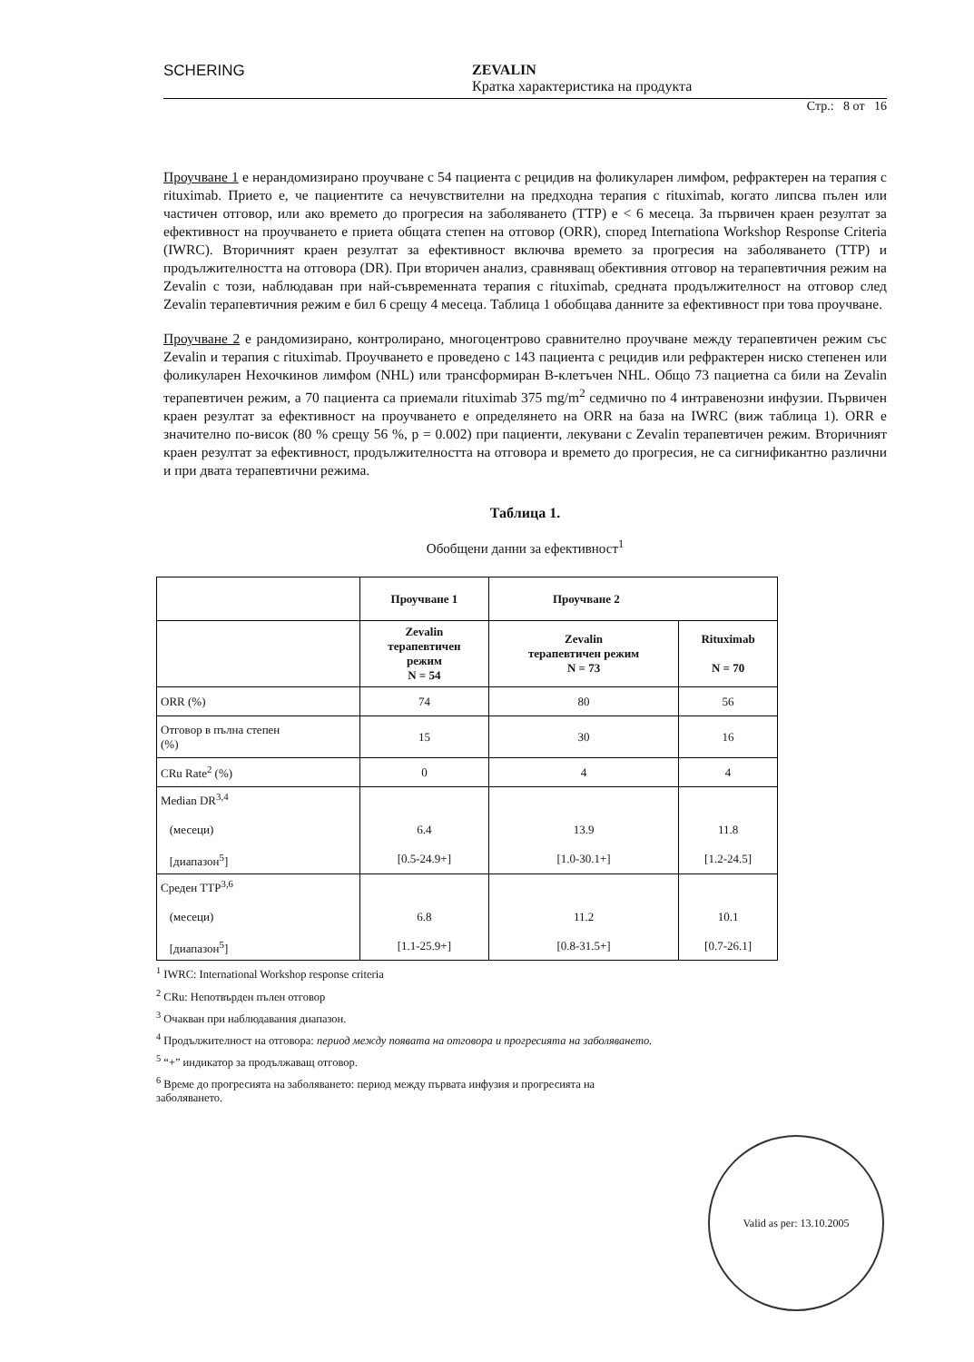SCHERING ZEVALIN
Кратка характеристика на продукта
Стр.: 8 от 16
Проучване 1 е нерандомизирано проучване с 54 пациента с рецидив на фоликуларен лимфом, рефрактерен на терапия с rituximab. Прието е, че пациентите са нечувствителни на предходна терапия с rituximab, когато липсва пълен или частичен отговор, или ако времето до прогресия на заболяването (TTP) е < 6 месеца. За първичен краен резултат за ефективност на проучването е приета общата степен на отговор (ORR), според Internationa Workshop Response Criteria (IWRC). Вторичният краен резултат за ефективност включва времето за прогресия на заболяването (TTP) и продължителността на отговора (DR). При вторичен анализ, сравняващ обективния отговор на терапевтичния режим на Zevalin с този, наблюдаван при най-съвременната терапия с rituximab, средната продължителност на отговор след Zevalin терапевтичния режим е бил 6 срещу 4 месеца. Таблица 1 обобщава данните за ефективност при това проучване.
Проучване 2 е рандомизирано, контролирано, многоцентрово сравнително проучване между терапевтичен режим със Zevalin и терапия с rituximab. Проучването е проведено с 143 пациента с рецидив или рефрактерен ниско степенен или фоликуларен Нехочкинов лимфом (NHL) или трансформиран B-клетъчен NHL. Общо 73 пациетна са били на Zevalin терапевтичен режим, а 70 пациента са приемали rituximab 375 mg/m<sup>2</sup> седмично по 4 интравенозни инфузии. Първичен краен резултат за ефективност на проучването е определянето на ORR на база на IWRC (виж таблица 1). ORR е значително по-висок (80 % срещу 56 %, p = 0.002) при пациенти, лекувани с Zevalin терапевтичен режим. Вторичният краен резултат за ефективност, продължителността на отговора и времето до прогресия, не са сигнификантно различни и при двата терапевтични режима.
Таблица 1.
Обобщени данни за ефективност<sup>1</sup>
| | Проучване 1 | Проучване 2 | |
| --- | --- | --- | --- |
| | Zevalin терапевтичен режим N = 54 | Zevalin терапевтичен режим N = 73 | Rituximab N = 70 |
| ORR (%) | 74 | 80 | 56 |
| Отговор в пълна степен (%) | 15 | 30 | 16 |
| CRu Rate<sup>2</sup> (%) | 0 | 4 | 4 |
| Median DR<sup>3,4</sup> (месеци) [диапазон<sup>5</sup>] | 6.4 [0.5-24.9+] | 13.9 [1.0-30.1+] | 11.8 [1.2-24.5] |
| Среден TTP<sup>3,6</sup> (месеци) [диапазон<sup>5</sup>] | 6.8 [1.1-25.9+] | 11.2 [0.8-31.5+] | 10.1 [0.7-26.1] |
<sup>1</sup> IWRC: International Workshop response criteria
<sup>2</sup> CRu: Непотвърден пълен отговор
<sup>3</sup> Очакван при наблюдавания диапазон.
<sup>4</sup> Продължителност на отговора: период между появата на отговора и прогресията на заболяването.
<sup>5</sup> “+” индикатор за продължаващ отговор.
<sup>6</sup> Време до прогресията на заболяването: период между първата инфузия и прогресията на
заболяването.
Valid as per: 13.10.2005